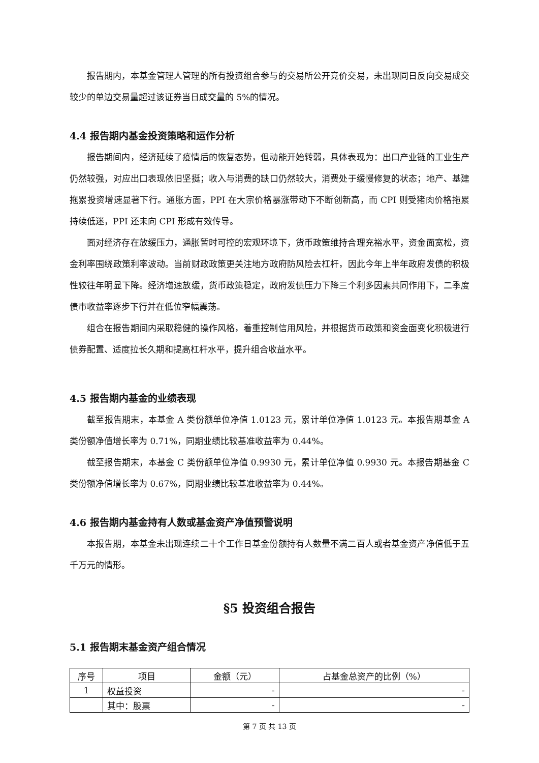报告期内，本基金管理人管理的所有投资组合参与的交易所公开竞价交易，未出现同日反向交易成交较少的单边交易量超过该证券当日成交量的 5%的情况。
4.4 报告期内基金投资策略和运作分析
报告期间内，经济延续了疫情后的恢复态势，但动能开始转弱，具体表现为：出口产业链的工业生产仍然较强，对应出口表现依旧坚挺；收入与消费的缺口仍然较大，消费处于缓慢修复的状态；地产、基建拖累投资增速显著下行。通胀方面，PPI 在大宗价格暴涨带动下不断创新高，而 CPI 则受猪肉价格拖累持续低迷，PPI 还未向 CPI 形成有效传导。
面对经济存在放缓压力，通胀暂时可控的宏观环境下，货币政策维持合理充裕水平，资金面宽松，资金利率围绕政策利率波动。当前财政政策更关注地方政府防风险去杠杆，因此今年上半年政府发债的积极性较往年明显下降。经济增速放缓，货币政策稳定，政府发债压力下降三个利多因素共同作用下，二季度债市收益率逐步下行并在低位窄幅震荡。
组合在报告期间内采取稳健的操作风格，着重控制信用风险，并根据货币政策和资金面变化积极进行债券配置、适度拉长久期和提高杠杆水平，提升组合收益水平。
4.5 报告期内基金的业绩表现
截至报告期末，本基金 A 类份额单位净值 1.0123 元，累计单位净值 1.0123 元。本报告期基金 A 类份额净值增长率为 0.71%，同期业绩比较基准收益率为 0.44%。
截至报告期末，本基金 C 类份额单位净值 0.9930 元，累计单位净值 0.9930 元。本报告期基金 C 类份额净值增长率为 0.67%，同期业绩比较基准收益率为 0.44%。
4.6 报告期内基金持有人数或基金资产净值预警说明
本报告期，本基金未出现连续二十个工作日基金份额持有人数量不满二百人或者基金资产净值低于五千万元的情形。
§5 投资组合报告
5.1 报告期末基金资产组合情况
| 序号 | 项目 | 金额（元） | 占基金总资产的比例（%） |
| --- | --- | --- | --- |
| 1 | 权益投资 | - | - |
| | 其中：股票 | - | - |
第 7 页 共 13 页